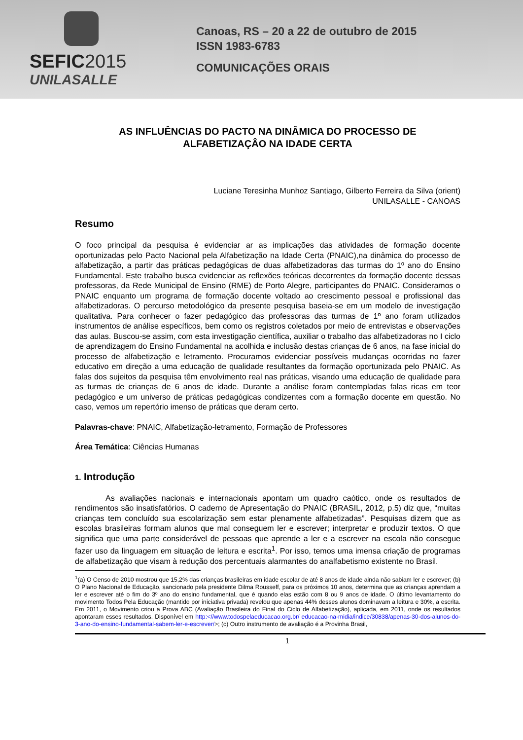SEFIC2015
UNILASALLE
Canoas, RS – 20 a 22 de outubro de 2015
ISSN 1983-6783
COMUNICAÇÕES ORAIS
AS INFLUÊNCIAS DO PACTO NA DINÂMICA DO PROCESSO DE
ALFABETIZAÇÂO NA IDADE CERTA
Luciane Teresinha Munhoz Santiago, Gilberto Ferreira da Silva (orient)
UNILASALLE - CANOAS
Resumo
O foco principal da pesquisa é evidenciar ar as implicações das atividades de formação docente oportunizadas pelo Pacto Nacional pela Alfabetização na Idade Certa (PNAIC),na dinâmica do processo de alfabetização, a partir das práticas pedagógicas de duas alfabetizadoras das turmas do 1º ano do Ensino Fundamental. Este trabalho busca evidenciar as reflexões teóricas decorrentes da formação docente dessas professoras, da Rede Municipal de Ensino (RME) de Porto Alegre, participantes do PNAIC. Consideramos o PNAIC enquanto um programa de formação docente voltado ao crescimento pessoal e profissional das alfabetizadoras. O percurso metodológico da presente pesquisa baseia-se em um modelo de investigação qualitativa. Para conhecer o fazer pedagógico das professoras das turmas de 1º ano foram utilizados instrumentos de análise específicos, bem como os registros coletados por meio de entrevistas e observações das aulas. Buscou-se assim, com esta investigação científica, auxiliar o trabalho das alfabetizadoras no I ciclo de aprendizagem do Ensino Fundamental na acolhida e inclusão destas crianças de 6 anos, na fase inicial do processo de alfabetização e letramento. Procuramos evidenciar possíveis mudanças ocorridas no fazer educativo em direção a uma educação de qualidade resultantes da formação oportunizada pelo PNAIC. As falas dos sujeitos da pesquisa têm envolvimento real nas práticas, visando uma educação de qualidade para as turmas de crianças de 6 anos de idade. Durante a análise foram contempladas falas ricas em teor pedagógico e um universo de práticas pedagógicas condizentes com a formação docente em questão. No caso, vemos um repertório imenso de práticas que deram certo.
Palavras-chave: PNAIC, Alfabetização-letramento, Formação de Professores
Área Temática: Ciências Humanas
1. Introdução
As avaliações nacionais e internacionais apontam um quadro caótico, onde os resultados de rendimentos são insatisfatórios. O caderno de Apresentação do PNAIC (BRASIL, 2012, p.5) diz que, “muitas crianças tem concluído sua escolarização sem estar plenamente alfabetizadas”. Pesquisas dizem que as escolas brasileiras formam alunos que mal conseguem ler e escrever; interpretar e produzir textos. O que significa que uma parte considerável de pessoas que aprende a ler e a escrever na escola não consegue fazer uso da linguagem em situação de leitura e escrita<sup>1</sup>. Por isso, temos uma imensa criação de programas de alfabetização que visam à redução dos percentuais alarmantes do analfabetismo existente no Brasil.
<sup>1</sup> (a) O Censo de 2010 mostrou que 15,2% das crianças brasileiras em idade escolar de até 8 anos de idade ainda não sabiam ler e escrever; (b) O Plano Nacional de Educação, sancionado pela presidente Dilma Rousseff, para os próximos 10 anos, determina que as crianças aprendam a ler e escrever até o fim do 3º ano do ensino fundamental, que é quando elas estão com 8 ou 9 anos de idade. O último levantamento do movimento Todos Pela Educação (mantido por iniciativa privada) revelou que apenas 44% desses alunos dominavam a leitura e 30%, a escrita. Em 2011, o Movimento criou a Prova ABC (Avaliação Brasileira do Final do Ciclo de Alfabetização), aplicada, em 2011, onde os resultados apontaram esses resultados. Disponível em http:<//www.todospelaeducacao.org.br/ educacao-na-midia/indice/30838/apenas-30-dos-alunos-do-3-ano-do-ensino-fundamental-sabem-ler-e-escrever/>; (c) Outro instrumento de avaliação é a Provinha Brasil,
1